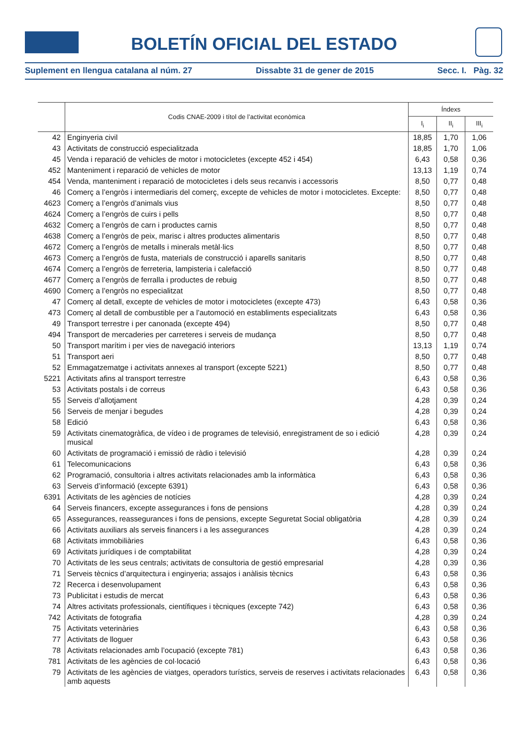BOLETÍN OFICIAL DEL ESTADO
Suplement en llengua catalana al núm. 27 Dissabte 31 de gener de 2015 Secc. I. Pàg. 32
| | Codis CNAE-2009 i títol de l’activitat econòmica | Índexs | | |
| --- | --- | --- | --- | --- |
| | | I<sub>i</sub> | II<sub>i</sub> | III<sub>i</sub> |
| 42 | Enginyeria civil | 18,85 | 1,70 | 1,06 |
| 43 | Activitats de construcció especialitzada | 18,85 | 1,70 | 1,06 |
| 45 | Venda i reparació de vehicles de motor i motocicletes (excepte 452 i 454) | 6,43 | 0,58 | 0,36 |
| 452 | Manteniment i reparació de vehicles de motor | 13,13 | 1,19 | 0,74 |
| 454 | Venda, manteniment i reparació de motocicletes i dels seus recanvis i accessoris | 8,50 | 0,77 | 0,48 |
| 46 | Comerç a l’engròs i intermediaris del comerç, excepte de vehicles de motor i motocicletes. Excepte: | 8,50 | 0,77 | 0,48 |
| 4623 | Comerç a l’engròs d’animals vius | 8,50 | 0,77 | 0,48 |
| 4624 | Comerç a l’engròs de cuirs i pells | 8,50 | 0,77 | 0,48 |
| 4632 | Comerç a l’engròs de carn i productes carnis | 8,50 | 0,77 | 0,48 |
| 4638 | Comerç a l’engròs de peix, marisc i altres productes alimentaris | 8,50 | 0,77 | 0,48 |
| 4672 | Comerç a l’engròs de metalls i minerals metàl·lics | 8,50 | 0,77 | 0,48 |
| 4673 | Comerç a l’engròs de fusta, materials de construcció i aparells sanitaris | 8,50 | 0,77 | 0,48 |
| 4674 | Comerç a l’engròs de ferreteria, lampisteria i calefacció | 8,50 | 0,77 | 0,48 |
| 4677 | Comerç a l’engròs de ferralla i productes de rebuig | 8,50 | 0,77 | 0,48 |
| 4690 | Comerç a l’engròs no especialitzat | 8,50 | 0,77 | 0,48 |
| 47 | Comerç al detall, excepte de vehicles de motor i motocicletes (excepte 473) | 6,43 | 0,58 | 0,36 |
| 473 | Comerç al detall de combustible per a l’automoció en establiments especialitzats | 6,43 | 0,58 | 0,36 |
| 49 | Transport terrestre i per canonada (excepte 494) | 8,50 | 0,77 | 0,48 |
| 494 | Transport de mercaderies per carreteres i serveis de mudança | 8,50 | 0,77 | 0,48 |
| 50 | Transport marítim i per vies de navegació interiors | 13,13 | 1,19 | 0,74 |
| 51 | Transport aeri | 8,50 | 0,77 | 0,48 |
| 52 | Emmagatzematge i activitats annexes al transport (excepte 5221) | 8,50 | 0,77 | 0,48 |
| 5221 | Activitats afins al transport terrestre | 6,43 | 0,58 | 0,36 |
| 53 | Activitats postals i de correus | 6,43 | 0,58 | 0,36 |
| 55 | Serveis d’allotjament | 4,28 | 0,39 | 0,24 |
| 56 | Serveis de menjar i begudes | 4,28 | 0,39 | 0,24 |
| 58 | Edició | 6,43 | 0,58 | 0,36 |
| 59 | Activitats cinematogràfica, de vídeo i de programes de televisió, enregistrament de so i edició musical | 4,28 | 0,39 | 0,24 |
| 60 | Activitats de programació i emissió de ràdio i televisió | 4,28 | 0,39 | 0,24 |
| 61 | Telecomunicacions | 6,43 | 0,58 | 0,36 |
| 62 | Programació, consultoria i altres activitats relacionades amb la informàtica | 6,43 | 0,58 | 0,36 |
| 63 | Serveis d’informació (excepte 6391) | 6,43 | 0,58 | 0,36 |
| 6391 | Activitats de les agències de notícies | 4,28 | 0,39 | 0,24 |
| 64 | Serveis financers, excepte assegurances i fons de pensions | 4,28 | 0,39 | 0,24 |
| 65 | Assegurances, reassegurances i fons de pensions, excepte Seguretat Social obligatòria | 4,28 | 0,39 | 0,24 |
| 66 | Activitats auxiliars als serveis financers i a les assegurances | 4,28 | 0,39 | 0,24 |
| 68 | Activitats immobiliàries | 6,43 | 0,58 | 0,36 |
| 69 | Activitats jurídiques i de comptabilitat | 4,28 | 0,39 | 0,24 |
| 70 | Activitats de les seus centrals; activitats de consultoria de gestió empresarial | 4,28 | 0,39 | 0,36 |
| 71 | Serveis tècnics d’arquitectura i enginyeria; assajos i anàlisis tècnics | 6,43 | 0,58 | 0,36 |
| 72 | Recerca i desenvolupament | 6,43 | 0,58 | 0,36 |
| 73 | Publicitat i estudis de mercat | 6,43 | 0,58 | 0,36 |
| 74 | Altres activitats professionals, científiques i tècniques (excepte 742) | 6,43 | 0,58 | 0,36 |
| 742 | Activitats de fotografia | 4,28 | 0,39 | 0,24 |
| 75 | Activitats veterinàries | 6,43 | 0,58 | 0,36 |
| 77 | Activitats de lloguer | 6,43 | 0,58 | 0,36 |
| 78 | Activitats relacionades amb l’ocupació (excepte 781) | 6,43 | 0,58 | 0,36 |
| 781 | Activitats de les agències de col·locació | 6,43 | 0,58 | 0,36 |
| 79 | Activitats de les agències de viatges, operadors turístics, serveis de reserves i activitats relacionades amb aquests | 6,43 | 0,58 | 0,36 |